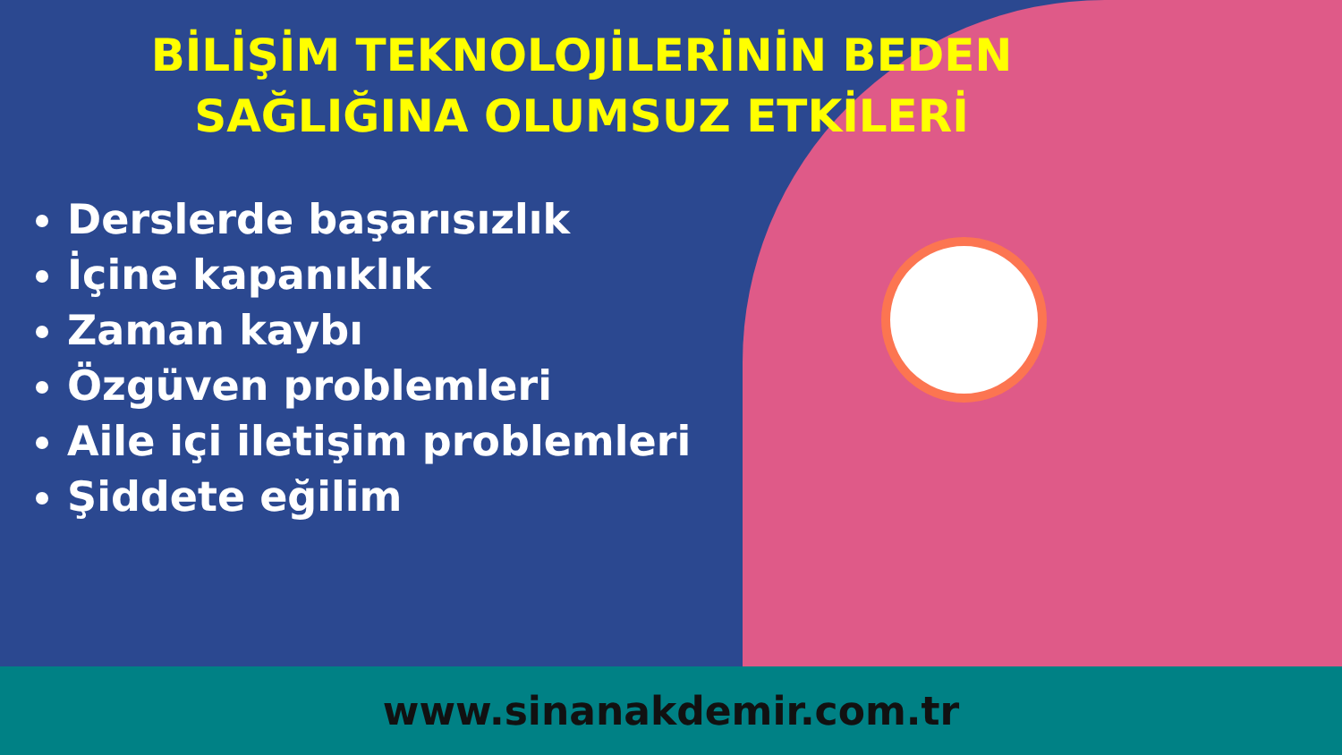BİLİŞİM TEKNOLOJİLERİNİN BEDEN SAĞLIĞINA OLUMSUZ ETKİLERİ
Derslerde başarısızlık
İçine kapanıklık
Zaman kaybı
Özgüven problemleri
Aile içi iletişim problemleri
Şiddete eğilim
www.sinanakdemir.com.tr